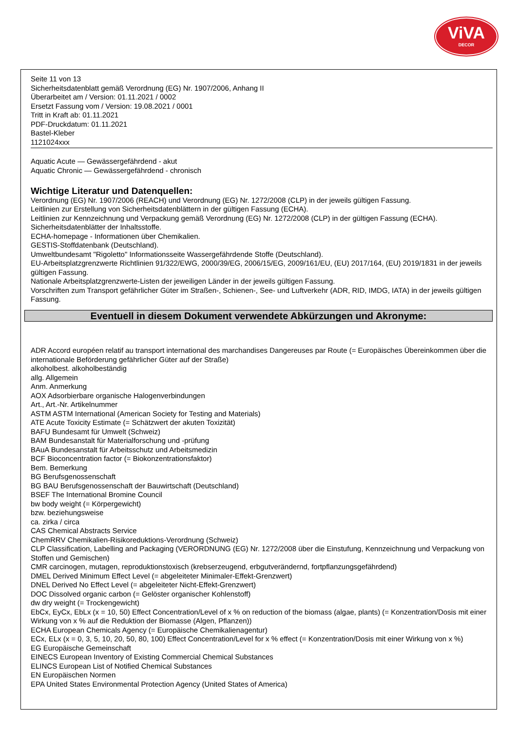ViVA
DECOR
Seite 11 von 13
Sicherheitsdatenblatt gemäß Verordnung (EG) Nr. 1907/2006, Anhang II
Überarbeitet am / Version: 01.11.2021 / 0002
Ersetzt Fassung vom / Version: 19.08.2021 / 0001
Tritt in Kraft ab: 01.11.2021
PDF-Druckdatum: 01.11.2021
Bastel-Kleber
1121024xxx
Aquatic Acute — Gewässergefährdend - akut
Aquatic Chronic — Gewässergefährdend - chronisch
Wichtige Literatur und Datenquellen:
Verordnung (EG) Nr. 1907/2006 (REACH) und Verordnung (EG) Nr. 1272/2008 (CLP) in der jeweils gültigen Fassung.
Leitlinien zur Erstellung von Sicherheitsdatenblättern in der gültigen Fassung (ECHA).
Leitlinien zur Kennzeichnung und Verpackung gemäß Verordnung (EG) Nr. 1272/2008 (CLP) in der gültigen Fassung (ECHA).
Sicherheitsdatenblätter der Inhaltsstoffe.
ECHA-homepage - Informationen über Chemikalien.
GESTIS-Stoffdatenbank (Deutschland).
Umweltbundesamt "Rigoletto" Informationsseite Wassergefährdende Stoffe (Deutschland).
EU-Arbeitsplatzgrenzwerte Richtlinien 91/322/EWG, 2000/39/EG, 2006/15/EG, 2009/161/EU, (EU) 2017/164, (EU) 2019/1831 in der jeweils gültigen Fassung.
Nationale Arbeitsplatzgrenzwerte-Listen der jeweiligen Länder in der jeweils gültigen Fassung.
Vorschriften zum Transport gefährlicher Güter im Straßen-, Schienen-, See- und Luftverkehr (ADR, RID, IMDG, IATA) in der jeweils gültigen Fassung.
Eventuell in diesem Dokument verwendete Abkürzungen und Akronyme:
ADR Accord européen relatif au transport international des marchandises Dangereuses par Route (= Europäisches Übereinkommen über die internationale Beförderung gefährlicher Güter auf der Straße)
alkoholbest. alkoholbeständig
allg. Allgemein
Anm. Anmerkung
AOX Adsorbierbare organische Halogenverbindungen
Art., Art.-Nr. Artikelnummer
ASTM ASTM International (American Society for Testing and Materials)
ATE Acute Toxicity Estimate (= Schätzwert der akuten Toxizität)
BAFU Bundesamt für Umwelt (Schweiz)
BAM Bundesanstalt für Materialforschung und -prüfung
BAuA Bundesanstalt für Arbeitsschutz und Arbeitsmedizin
BCF Bioconcentration factor (= Biokonzentrationsfaktor)
Bem. Bemerkung
BG Berufsgenossenschaft
BG BAU Berufsgenossenschaft der Bauwirtschaft (Deutschland)
BSEF The International Bromine Council
bw body weight (= Körpergewicht)
bzw. beziehungsweise
ca. zirka / circa
CAS Chemical Abstracts Service
ChemRRV Chemikalien-Risikoreduktions-Verordnung (Schweiz)
CLP Classification, Labelling and Packaging (VERORDNUNG (EG) Nr. 1272/2008 über die Einstufung, Kennzeichnung und Verpackung von Stoffen und Gemischen)
CMR carcinogen, mutagen, reproduktionstoxisch (krebserzeugend, erbgutverändernd, fortpflanzungsgefährdend)
DMEL Derived Minimum Effect Level (= abgeleiteter Minimaler-Effekt-Grenzwert)
DNEL Derived No Effect Level (= abgeleiteter Nicht-Effekt-Grenzwert)
DOC Dissolved organic carbon (= Gelöster organischer Kohlenstoff)
dw dry weight (= Trockengewicht)
EbCx, EyCx, EbLx (x = 10, 50) Effect Concentration/Level of x % on reduction of the biomass (algae, plants) (= Konzentration/Dosis mit einer Wirkung von x % auf die Reduktion der Biomasse (Algen, Pflanzen))
ECHA European Chemicals Agency (= Europäische Chemikalienagentur)
ECx, ELx (x = 0, 3, 5, 10, 20, 50, 80, 100) Effect Concentration/Level for x % effect (= Konzentration/Dosis mit einer Wirkung von x %)
EG Europäische Gemeinschaft
EINECS European Inventory of Existing Commercial Chemical Substances
ELINCS European List of Notified Chemical Substances
EN Europäischen Normen
EPA United States Environmental Protection Agency (United States of America)